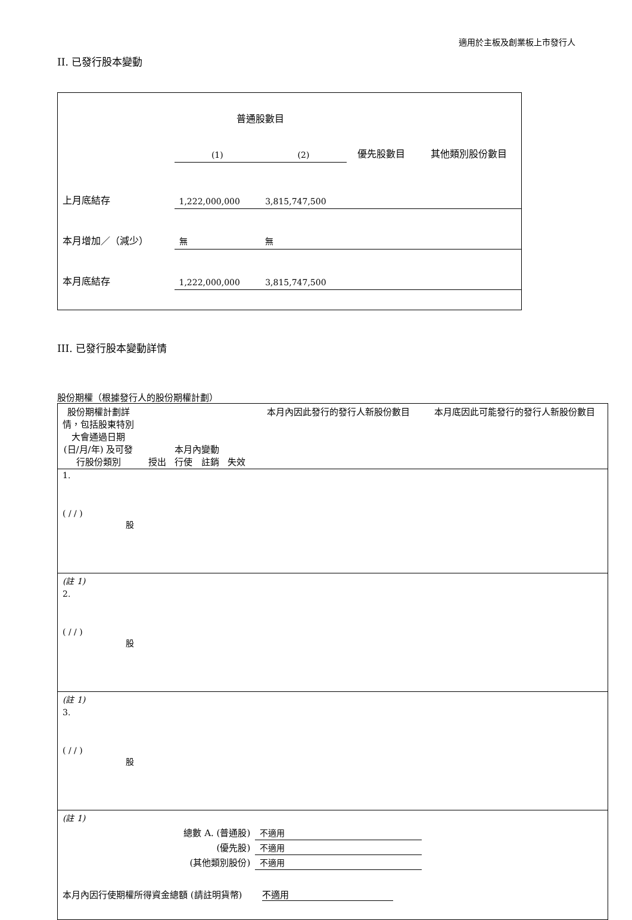適用於主板及創業板上市發行人
II. 已發行股本變動
| | 普通股數目 | | 優先股數目 | 其他類別股份數目 |
| | (1) | (2) | | |
| 上月底結存 | 1,222,000,000 | 3,815,747,500 | | |
| 本月增加／（減少） | 無 | 無 | | |
| 本月底結存 | 1,222,000,000 | 3,815,747,500 | | |
III. 已發行股本變動詳情
股份期權（根據發行人的股份期權計劃）
| 股份期權計劃詳情，包括股東特別大會通過日期 (日/月/年) 及可發行股份類別 | 本月內變動 授出 行使 註銷 失效 | | | | 本月內因此發行的發行人新股份數目 | 本月底因此可能發行的發行人新股份數目 |
| 1. ( / / ) 股 | | | | | | |
| (註 1) | | | | | | |
| 2. ( / / ) 股 | | | | | | |
| (註 1) | | | | | | |
| 3. ( / / ) 股 | | | | | | |
| (註 1) | | | | | | |
| 總數 A. (普通股) | | | | | 不適用 | |
| (優先股) | | | | | 不適用 | |
| (其他類別股份) | | | | | 不適用 | |
| 本月內因行使期權所得資金總額 (請註明貨幣) 不適用 | | | | | | |